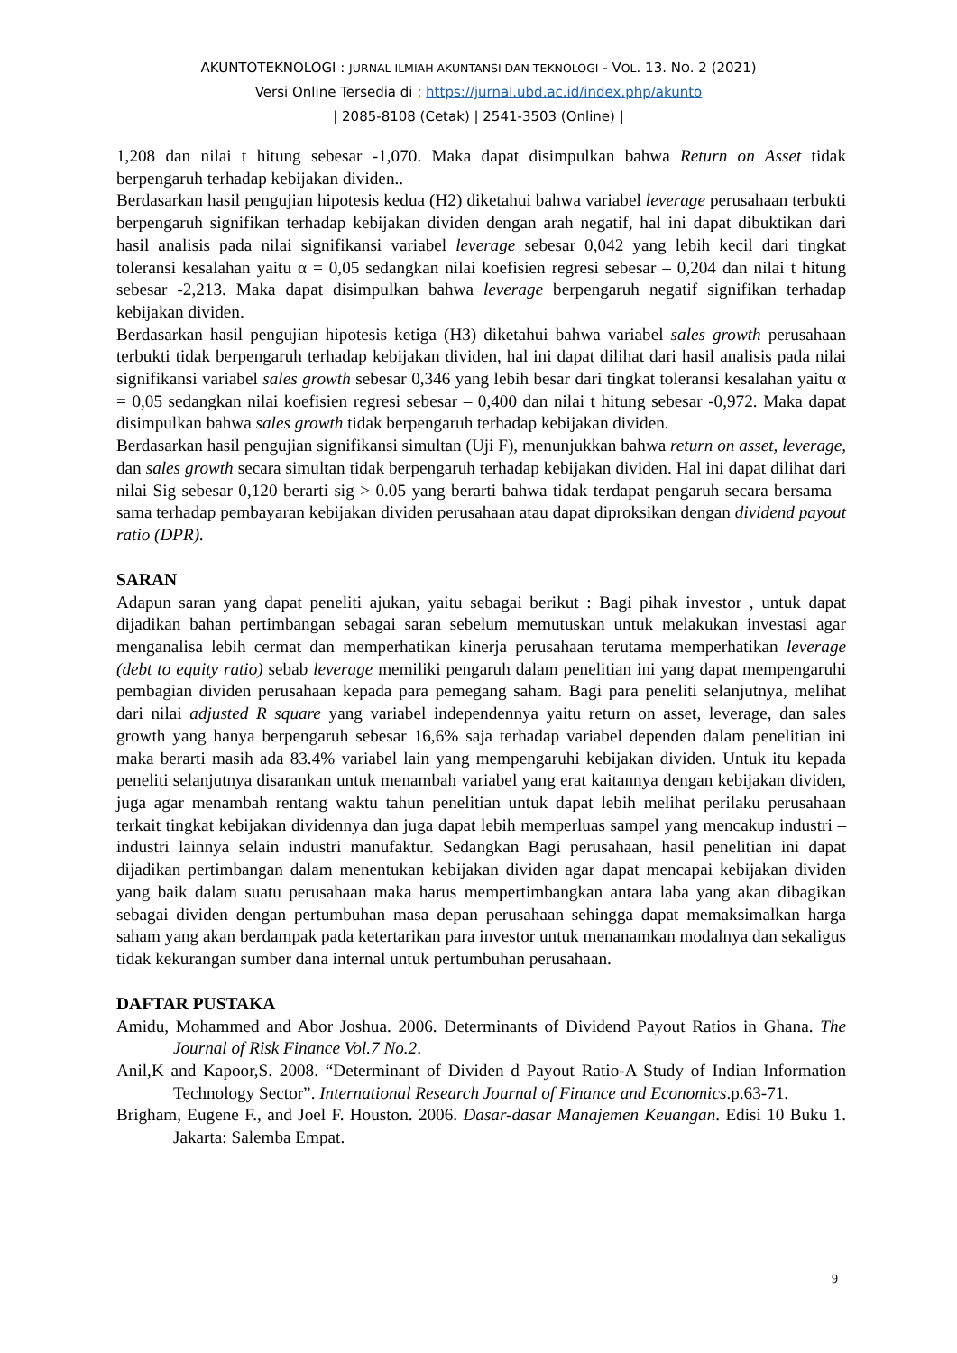AKUNTOTEKNOLOGI : JURNAL ILMIAH AKUNTANSI DAN TEKNOLOGI - VOL. 13. NO. 2 (2021)
Versi Online Tersedia di : https://jurnal.ubd.ac.id/index.php/akunto
| 2085-8108 (Cetak) | 2541-3503 (Online) |
1,208 dan nilai t hitung sebesar -1,070. Maka dapat disimpulkan bahwa Return on Asset tidak berpengaruh terhadap kebijakan dividen..
Berdasarkan hasil pengujian hipotesis kedua (H2) diketahui bahwa variabel leverage perusahaan terbukti berpengaruh signifikan terhadap kebijakan dividen dengan arah negatif, hal ini dapat dibuktikan dari hasil analisis pada nilai signifikansi variabel leverage sebesar 0,042 yang lebih kecil dari tingkat toleransi kesalahan yaitu α = 0,05 sedangkan nilai koefisien regresi sebesar – 0,204 dan nilai t hitung sebesar -2,213. Maka dapat disimpulkan bahwa leverage berpengaruh negatif signifikan terhadap kebijakan dividen.
Berdasarkan hasil pengujian hipotesis ketiga (H3) diketahui bahwa variabel sales growth perusahaan terbukti tidak berpengaruh terhadap kebijakan dividen, hal ini dapat dilihat dari hasil analisis pada nilai signifikansi variabel sales growth sebesar 0,346 yang lebih besar dari tingkat toleransi kesalahan yaitu α = 0,05 sedangkan nilai koefisien regresi sebesar – 0,400 dan nilai t hitung sebesar -0,972. Maka dapat disimpulkan bahwa sales growth tidak berpengaruh terhadap kebijakan dividen.
Berdasarkan hasil pengujian signifikansi simultan (Uji F), menunjukkan bahwa return on asset, leverage, dan sales growth secara simultan tidak berpengaruh terhadap kebijakan dividen. Hal ini dapat dilihat dari nilai Sig sebesar 0,120 berarti sig > 0.05 yang berarti bahwa tidak terdapat pengaruh secara bersama – sama terhadap pembayaran kebijakan dividen perusahaan atau dapat diproksikan dengan dividend payout ratio (DPR).
SARAN
Adapun saran yang dapat peneliti ajukan, yaitu sebagai berikut : Bagi pihak investor , untuk dapat dijadikan bahan pertimbangan sebagai saran sebelum memutuskan untuk melakukan investasi agar menganalisa lebih cermat dan memperhatikan kinerja perusahaan terutama memperhatikan leverage (debt to equity ratio) sebab leverage memiliki pengaruh dalam penelitian ini yang dapat mempengaruhi pembagian dividen perusahaan kepada para pemegang saham. Bagi para peneliti selanjutnya, melihat dari nilai adjusted R square yang variabel independennya yaitu return on asset, leverage, dan sales growth yang hanya berpengaruh sebesar 16,6% saja terhadap variabel dependen dalam penelitian ini maka berarti masih ada 83.4% variabel lain yang mempengaruhi kebijakan dividen. Untuk itu kepada peneliti selanjutnya disarankan untuk menambah variabel yang erat kaitannya dengan kebijakan dividen, juga agar menambah rentang waktu tahun penelitian untuk dapat lebih melihat perilaku perusahaan terkait tingkat kebijakan dividennya dan juga dapat lebih memperluas sampel yang mencakup industri – industri lainnya selain industri manufaktur. Sedangkan Bagi perusahaan, hasil penelitian ini dapat dijadikan pertimbangan dalam menentukan kebijakan dividen agar dapat mencapai kebijakan dividen yang baik dalam suatu perusahaan maka harus mempertimbangkan antara laba yang akan dibagikan sebagai dividen dengan pertumbuhan masa depan perusahaan sehingga dapat memaksimalkan harga saham yang akan berdampak pada ketertarikan para investor untuk menanamkan modalnya dan sekaligus tidak kekurangan sumber dana internal untuk pertumbuhan perusahaan.
DAFTAR PUSTAKA
Amidu, Mohammed and Abor Joshua. 2006. Determinants of Dividend Payout Ratios in Ghana. The Journal of Risk Finance Vol.7 No.2.
Anil,K and Kapoor,S. 2008. “Determinant of Dividen d Payout Ratio-A Study of Indian Information Technology Sector”. International Research Journal of Finance and Economics.p.63-71.
Brigham, Eugene F., and Joel F. Houston. 2006. Dasar-dasar Manajemen Keuangan. Edisi 10 Buku 1. Jakarta: Salemba Empat.
9